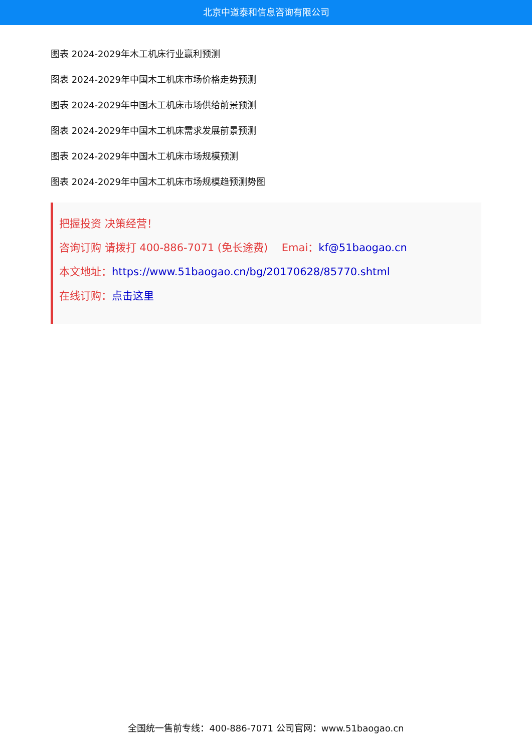北京中道泰和信息咨询有限公司
图表 2024-2029年木工机床行业赢利预测
图表 2024-2029年中国木工机床市场价格走势预测
图表 2024-2029年中国木工机床市场供给前景预测
图表 2024-2029年中国木工机床需求发展前景预测
图表 2024-2029年中国木工机床市场规模预测
图表 2024-2029年中国木工机床市场规模趋预测势图
把握投资 决策经营！
咨询订购 请拨打 400-886-7071 (免长途费)　 Emai：kf@51baogao.cn
本文地址：https://www.51baogao.cn/bg/20170628/85770.shtml
在线订购：点击这里
全国统一售前专线：400-886-7071 公司官网：www.51baogao.cn